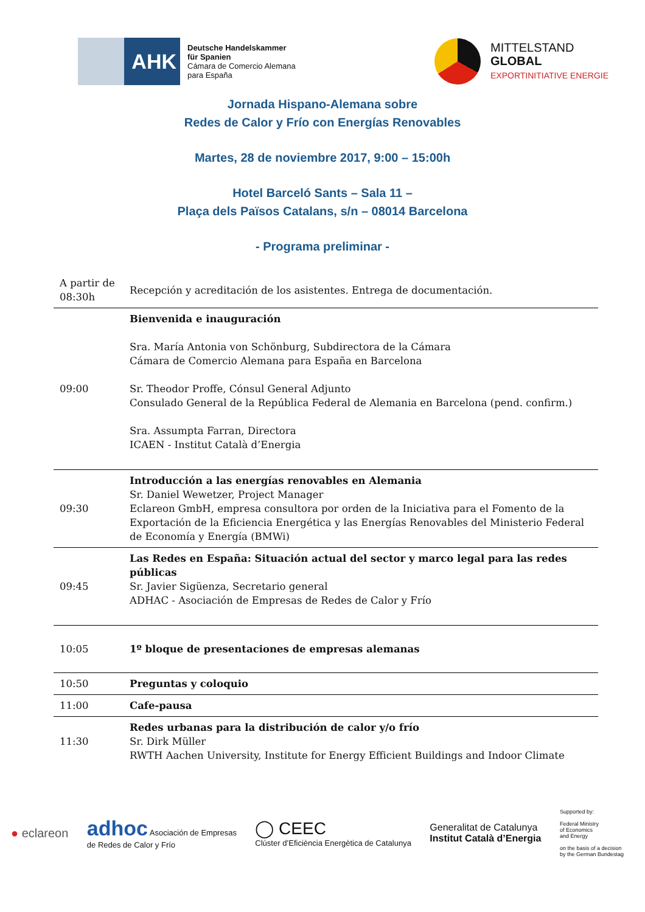AHK
Deutsche Handelskammer
für Spanien
Cámara de Comercio Alemana
para España
MITTELSTAND
GLOBAL
EXPORTINITIATIVE ENERGIE
Jornada Hispano-Alemana sobre
Redes de Calor y Frío con Energías Renovables
Martes, 28 de noviembre 2017, 9:00 – 15:00h
Hotel Barceló Sants – Sala 11 –
Plaça dels Països Catalans, s/n – 08014 Barcelona
- Programa preliminar -
| A partir de 08:30h | Recepción y acreditación de los asistentes. Entrega de documentación. |
| 09:00 | Bienvenida e inauguración Sra. María Antonia von Schönburg, Subdirectora de la Cámara Cámara de Comercio Alemana para España en Barcelona Sr. Theodor Proffe, Cónsul General Adjunto Consulado General de la República Federal de Alemania en Barcelona (pend. confirm.) Sra. Assumpta Farran, Directora ICAEN - Institut Català d’Energia |
| 09:30 | Introducción a las energías renovables en Alemania Sr. Daniel Wewetzer, Project Manager Eclareon GmbH, empresa consultora por orden de la Iniciativa para el Fomento de la Exportación de la Eficiencia Energética y las Energías Renovables del Ministerio Federal de Economía y Energía (BMWi) |
| 09:45 | Las Redes en España: Situación actual del sector y marco legal para las redes públicas Sr. Javier Sigüenza, Secretario general ADHAC - Asociación de Empresas de Redes de Calor y Frío |
| 10:05 | 1º bloque de presentaciones de empresas alemanas |
| 10:50 | Preguntas y coloquio |
| 11:00 | Cafe-pausa |
| 11:30 | Redes urbanas para la distribución de calor y/o frío Sr. Dirk Müller RWTH Aachen University, Institute for Energy Efficient Buildings and Indoor Climate |
● eclareon
adhoc Asociación de Empresas
de Redes de Calor y Frío
◯ CEEC
Clúster d’Eficiència Energètica de Catalunya
Generalitat de Catalunya
Institut Català d’Energia
Supported by:
Federal Ministry
of Economics
and Energy
on the basis of a decision
by the German Bundestag